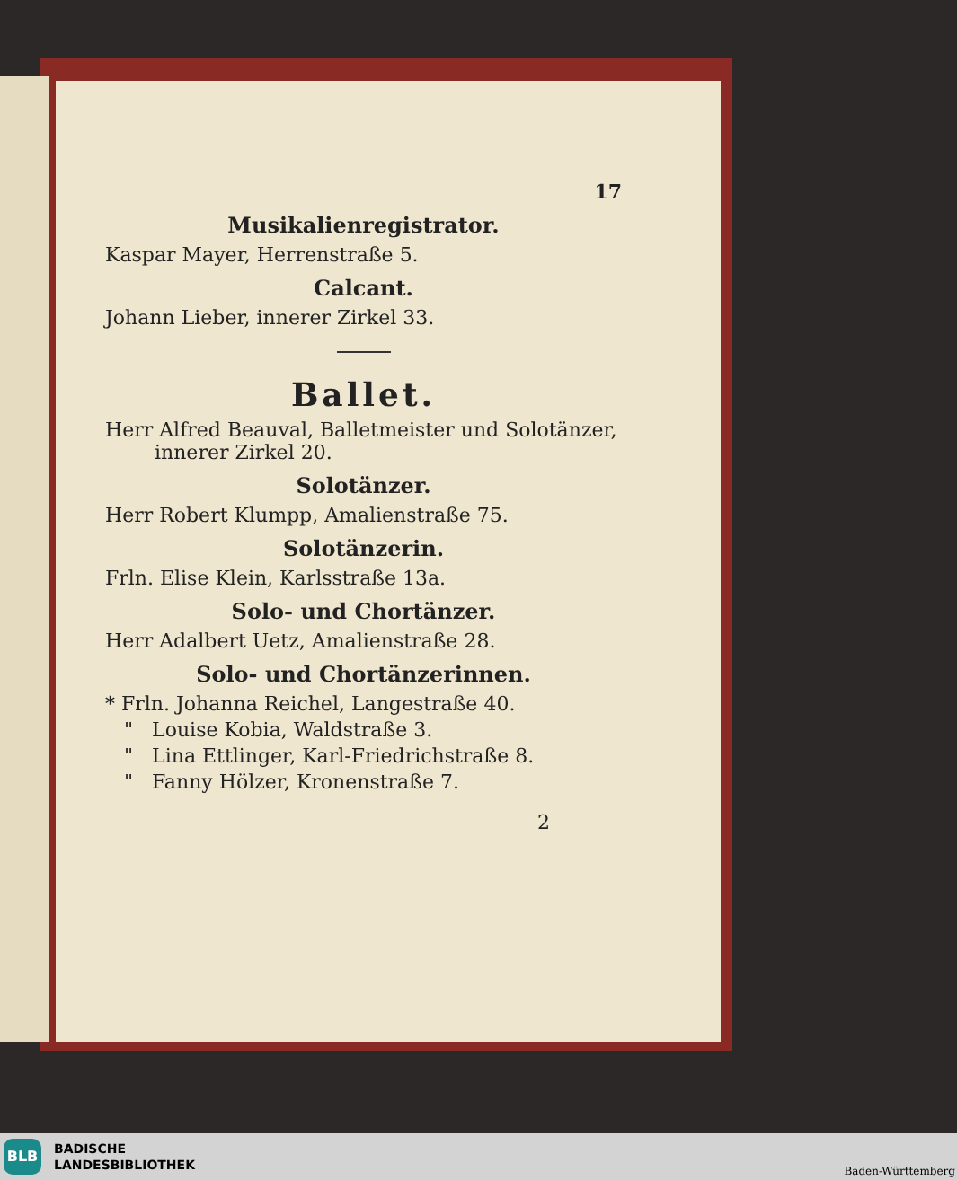17
Musikalienregistrator.
Kaspar Mayer, Herrenstraße 5.
Calcant.
Johann Lieber, innerer Zirkel 33.
Ballet.
Herr Alfred Beauval, Balletmeister und Solotänzer, innerer Zirkel 20.
Solotänzer.
Herr Robert Klumpp, Amalienstraße 75.
Solotänzerin.
Frln. Elise Klein, Karlsstraße 13a.
Solo- und Chortänzer.
Herr Adalbert Uetz, Amalienstraße 28.
Solo- und Chortänzerinnen.
* Frln. Johanna Reichel, Langestraße 40.
" Louise Kobia, Waldstraße 3.
" Lina Ettlinger, Karl-Friedrichstraße 8.
" Fanny Hölzer, Kronenstraße 7.
2
BLB
BADISCHE
LANDESBIBLIOTHEK
Baden-Württemberg